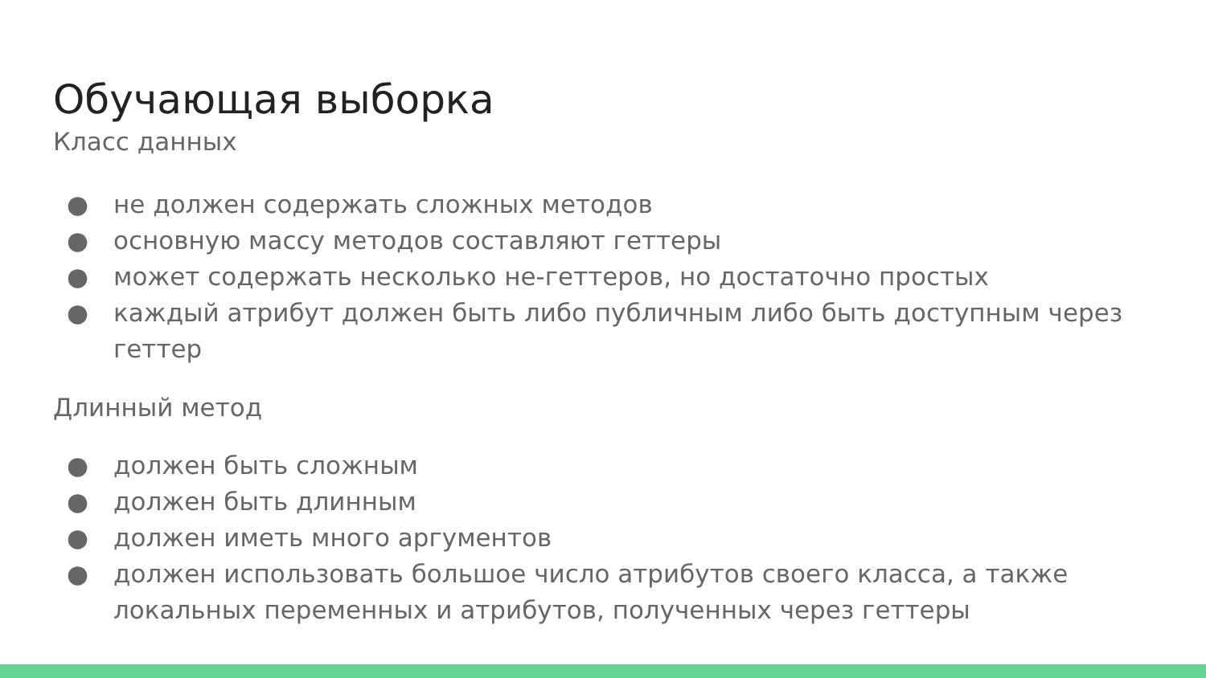Обучающая выборка
Класс данных
● не должен содержать сложных методов
● основную массу методов составляют геттеры
● может содержать несколько не-геттеров, но достаточно простых
● каждый атрибут должен быть либо публичным либо быть доступным через геттер
Длинный метод
● должен быть сложным
● должен быть длинным
● должен иметь много аргументов
● должен использовать большое число атрибутов своего класса, а также локальных переменных и атрибутов, полученных через геттеры